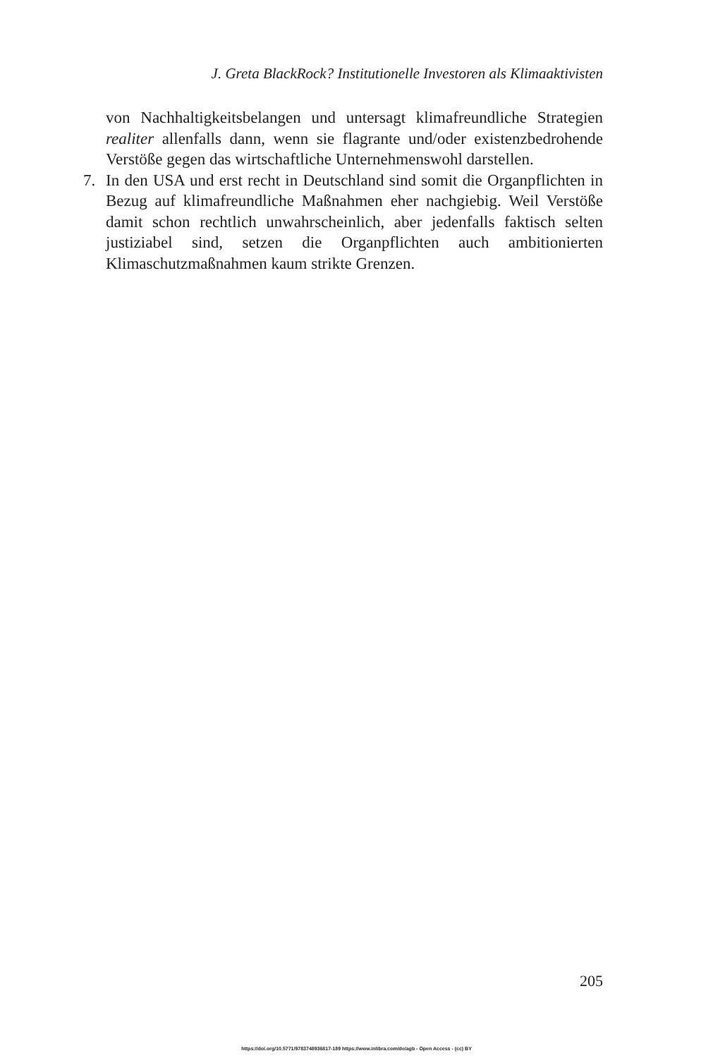J. Greta BlackRock? Institutionelle Investoren als Klimaaktivisten
von Nachhaltigkeitsbelangen und untersagt klimafreundliche Strategien realiter allenfalls dann, wenn sie flagrante und/oder existenzbedrohende Verstöße gegen das wirtschaftliche Unternehmenswohl darstellen.
7. In den USA und erst recht in Deutschland sind somit die Organpflichten in Bezug auf klimafreundliche Maßnahmen eher nachgiebig. Weil Verstöße damit schon rechtlich unwahrscheinlich, aber jedenfalls faktisch selten justiziabel sind, setzen die Organpflichten auch ambitionierten Klimaschutzmaßnahmen kaum strikte Grenzen.
205
https://doi.org/10.5771/9783748936817-189 https://www.inlibra.com/de/agb - Open Access - (cc) BY